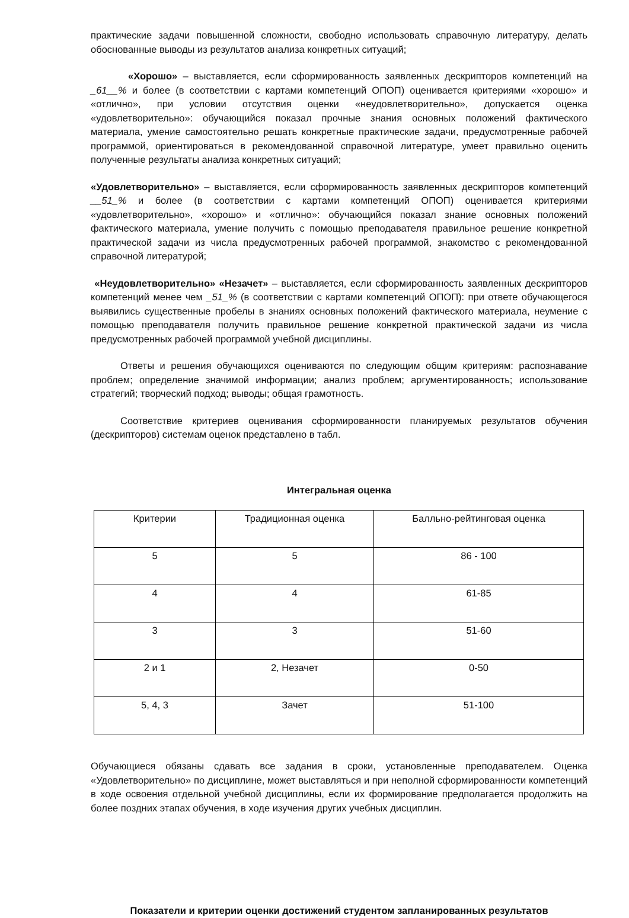практические задачи повышенной сложности, свободно использовать справочную литературу, делать обоснованные выводы из результатов анализа конкретных ситуаций;
«Хорошо» – выставляется, если сформированность заявленных дескрипторов компетенций на _61__% и более (в соответствии с картами компетенций ОПОП) оценивается критериями «хорошо» и «отлично», при условии отсутствия оценки «неудовлетворительно», допускается оценка «удовлетворительно»: обучающийся показал прочные знания основных положений фактического материала, умение самостоятельно решать конкретные практические задачи, предусмотренные рабочей программой, ориентироваться в рекомендованной справочной литературе, умеет правильно оценить полученные результаты анализа конкретных ситуаций;
«Удовлетворительно» – выставляется, если сформированность заявленных дескрипторов компетенций __51_% и более (в соответствии с картами компетенций ОПОП) оценивается критериями «удовлетворительно», «хорошо» и «отлично»: обучающийся показал знание основных положений фактического материала, умение получить с помощью преподавателя правильное решение конкретной практической задачи из числа предусмотренных рабочей программой, знакомство с рекомендованной справочной литературой;
«Неудовлетворительно» «Незачет» – выставляется, если сформированность заявленных дескрипторов компетенций менее чем _51_% (в соответствии с картами компетенций ОПОП): при ответе обучающегося выявились существенные пробелы в знаниях основных положений фактического материала, неумение с помощью преподавателя получить правильное решение конкретной практической задачи из числа предусмотренных рабочей программой учебной дисциплины.
Ответы и решения обучающихся оцениваются по следующим общим критериям: распознавание проблем; определение значимой информации; анализ проблем; аргументированность; использование стратегий; творческий подход; выводы; общая грамотность.
Соответствие критериев оценивания сформированности планируемых результатов обучения (дескрипторов) системам оценок представлено в табл.
Интегральная оценка
| Критерии | Традиционная оценка | Балльно-рейтинговая оценка |
| 5 | 5 | 86 - 100 |
| 4 | 4 | 61-85 |
| 3 | 3 | 51-60 |
| 2 и 1 | 2, Незачет | 0-50 |
| 5, 4, 3 | Зачет | 51-100 |
Обучающиеся обязаны сдавать все задания в сроки, установленные преподавателем. Оценка «Удовлетворительно» по дисциплине, может выставляться и при неполной сформированности компетенций в ходе освоения отдельной учебной дисциплины, если их формирование предполагается продолжить на более поздних этапах обучения, в ходе изучения других учебных дисциплин.
Показатели и критерии оценки достижений студентом запланированных результатов